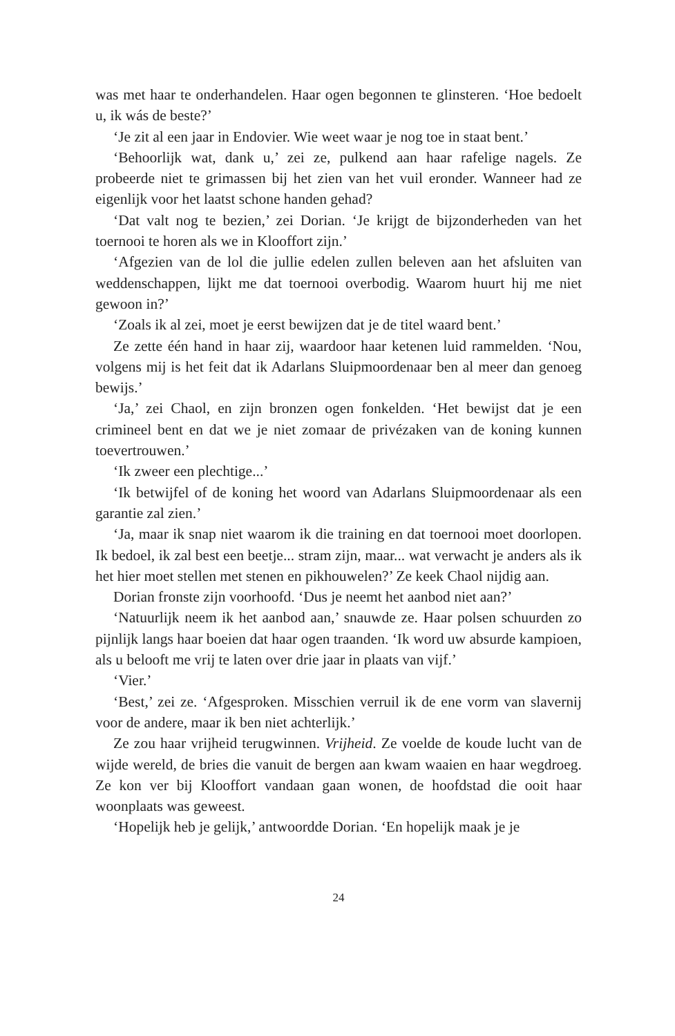was met haar te onderhandelen. Haar ogen begonnen te glinsteren. ‘Hoe bedoelt u, ik wás de beste?’
‘Je zit al een jaar in Endovier. Wie weet waar je nog toe in staat bent.’
‘Behoorlijk wat, dank u,’ zei ze, pulkend aan haar rafelige nagels. Ze probeerde niet te grimassen bij het zien van het vuil eronder. Wanneer had ze eigenlijk voor het laatst schone handen gehad?
‘Dat valt nog te bezien,’ zei Dorian. ‘Je krijgt de bijzonderheden van het toernooi te horen als we in Klooffort zijn.’
‘Afgezien van de lol die jullie edelen zullen beleven aan het afsluiten van weddenschappen, lijkt me dat toernooi overbodig. Waarom huurt hij me niet gewoon in?’
‘Zoals ik al zei, moet je eerst bewijzen dat je de titel waard bent.’
Ze zette één hand in haar zij, waardoor haar ketenen luid rammelden. ‘Nou, volgens mij is het feit dat ik Adarlans Sluipmoordenaar ben al meer dan genoeg bewijs.’
‘Ja,’ zei Chaol, en zijn bronzen ogen fonkelden. ‘Het bewijst dat je een crimineel bent en dat we je niet zomaar de privézaken van de koning kunnen toevertrouwen.’
‘Ik zweer een plechtige...’
‘Ik betwijfel of de koning het woord van Adarlans Sluipmoordenaar als een garantie zal zien.’
‘Ja, maar ik snap niet waarom ik die training en dat toernooi moet doorlopen. Ik bedoel, ik zal best een beetje... stram zijn, maar... wat verwacht je anders als ik het hier moet stellen met stenen en pikhouwelen?’ Ze keek Chaol nijdig aan.
Dorian fronste zijn voorhoofd. ‘Dus je neemt het aanbod niet aan?’
‘Natuurlijk neem ik het aanbod aan,’ snauwde ze. Haar polsen schuurden zo pijnlijk langs haar boeien dat haar ogen traanden. ‘Ik word uw absurde kampioen, als u belooft me vrij te laten over drie jaar in plaats van vijf.’
‘Vier.’
‘Best,’ zei ze. ‘Afgesproken. Misschien verruil ik de ene vorm van slavernij voor de andere, maar ik ben niet achterlijk.’
Ze zou haar vrijheid terugwinnen. Vrijheid. Ze voelde de koude lucht van de wijde wereld, de bries die vanuit de bergen aan kwam waaien en haar wegdroeg. Ze kon ver bij Klooffort vandaan gaan wonen, de hoofdstad die ooit haar woonplaats was geweest.
‘Hopelijk heb je gelijk,’ antwoordde Dorian. ‘En hopelijk maak je je
24